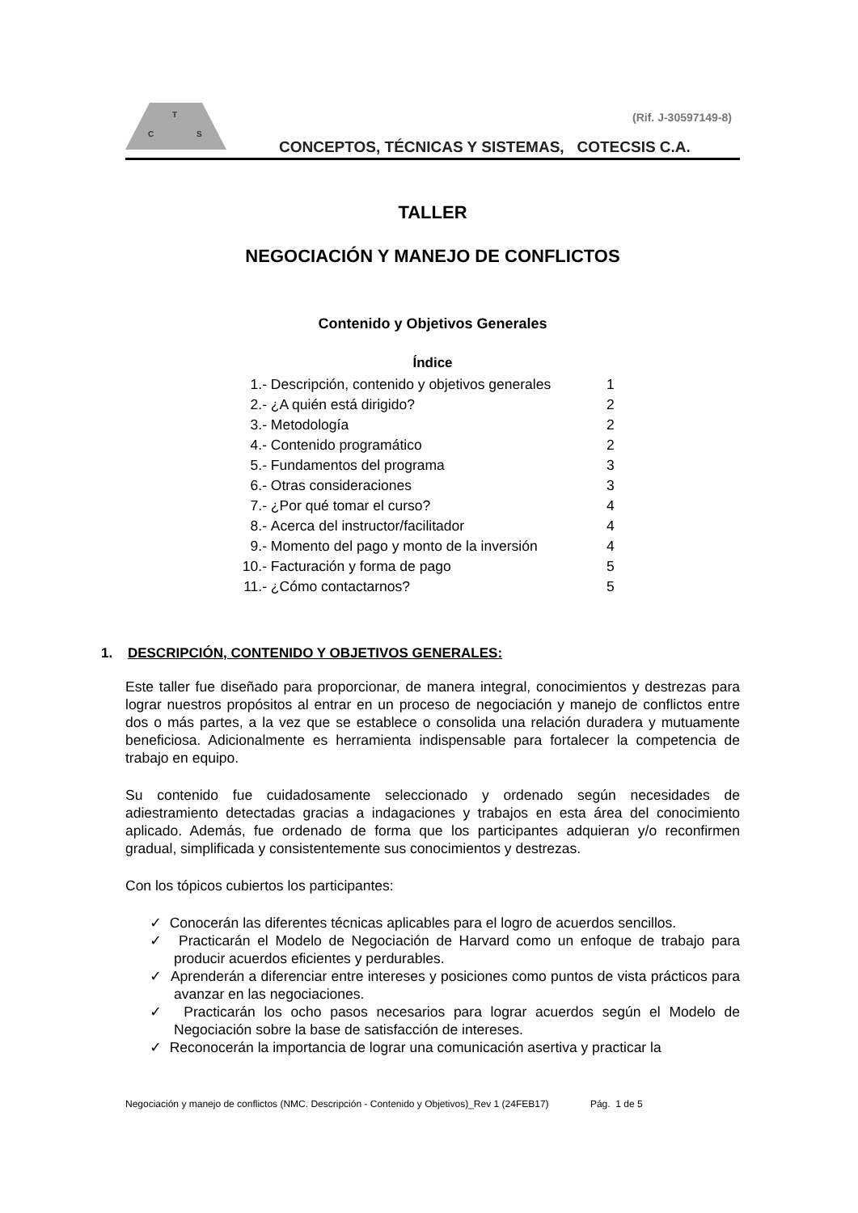T
C
S
(Rif. J-30597149-8)
CONCEPTOS, TÉCNICAS Y SISTEMAS, COTECSIS C.A.
TALLER
NEGOCIACIÓN Y MANEJO DE CONFLICTOS
Contenido y Objetivos Generales
Índice
| 1.- | Descripción, contenido y objetivos generales | 1 |
| 2.- | ¿A quién está dirigido? | 2 |
| 3.- | Metodología | 2 |
| 4.- | Contenido programático | 2 |
| 5.- | Fundamentos del programa | 3 |
| 6.- | Otras consideraciones | 3 |
| 7.- | ¿Por qué tomar el curso? | 4 |
| 8.- | Acerca del instructor/facilitador | 4 |
| 9.- | Momento del pago y monto de la inversión | 4 |
| 10.- | Facturación y forma de pago | 5 |
| 11.- | ¿Cómo contactarnos? | 5 |
1. DESCRIPCIÓN, CONTENIDO Y OBJETIVOS GENERALES:
Este taller fue diseñado para proporcionar, de manera integral, conocimientos y destrezas para lograr nuestros propósitos al entrar en un proceso de negociación y manejo de conflictos entre dos o más partes, a la vez que se establece o consolida una relación duradera y mutuamente beneficiosa. Adicionalmente es herramienta indispensable para fortalecer la competencia de trabajo en equipo.
Su contenido fue cuidadosamente seleccionado y ordenado según necesidades de adiestramiento detectadas gracias a indagaciones y trabajos en esta área del conocimiento aplicado. Además, fue ordenado de forma que los participantes adquieran y/o reconfirmen gradual, simplificada y consistentemente sus conocimientos y destrezas.
Con los tópicos cubiertos los participantes:
✓ Conocerán las diferentes técnicas aplicables para el logro de acuerdos sencillos.
✓ Practicarán el Modelo de Negociación de Harvard como un enfoque de trabajo para producir acuerdos eficientes y perdurables.
✓ Aprenderán a diferenciar entre intereses y posiciones como puntos de vista prácticos para avanzar en las negociaciones.
✓ Practicarán los ocho pasos necesarios para lograr acuerdos según el Modelo de Negociación sobre la base de satisfacción de intereses.
✓ Reconocerán la importancia de lograr una comunicación asertiva y practicar la
Negociación y manejo de conflictos (NMC. Descripción - Contenido y Objetivos)_Rev 1 (24FEB17) Pág. 1 de 5